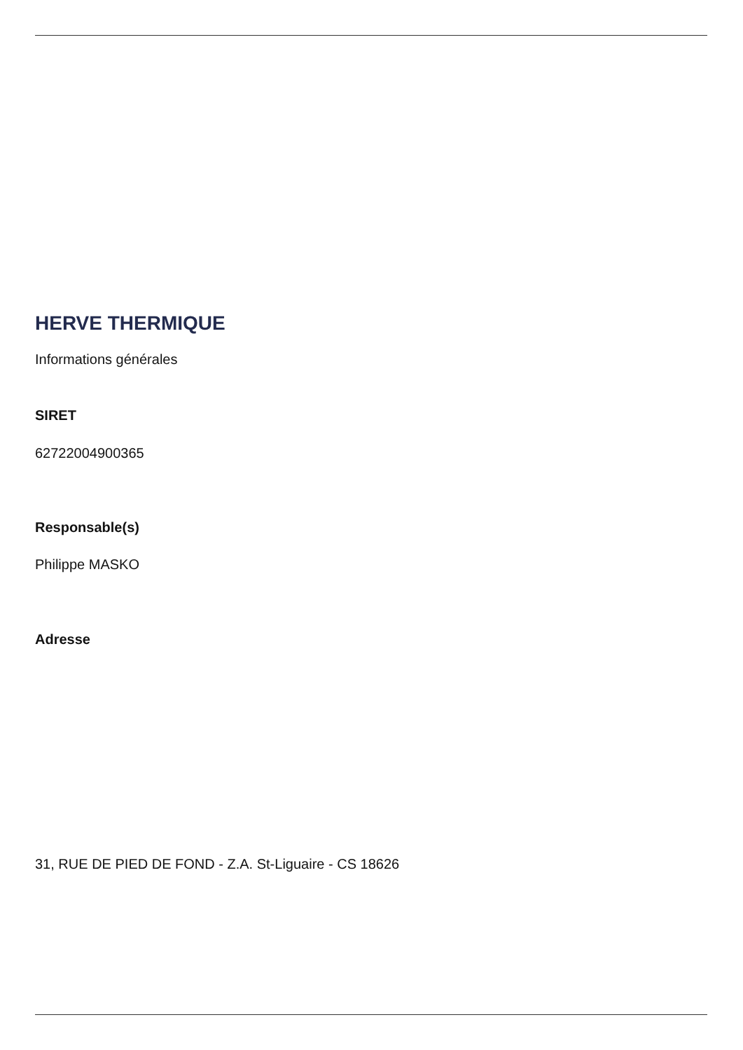HERVE THERMIQUE
Informations générales
SIRET
62722004900365
Responsable(s)
Philippe MASKO
Adresse
31, RUE DE PIED DE FOND - Z.A. St-Liguaire - CS 18626